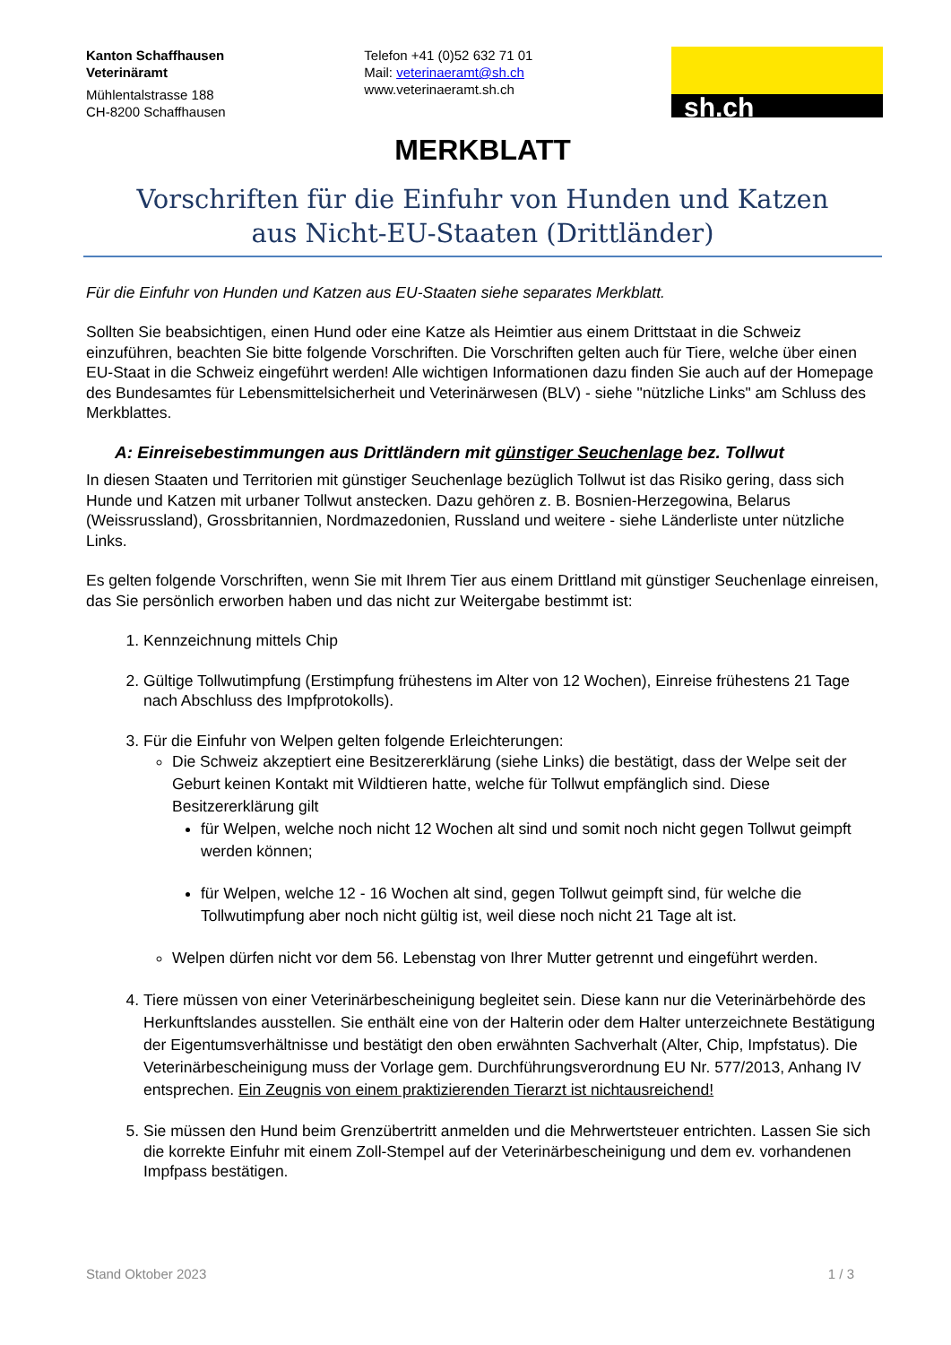Kanton Schaffhausen
Veterinäramt
Mühlentalstrasse 188
CH-8200 Schaffhausen
Telefon +41 (0)52 632 71 01
Mail: veterinaeramt@sh.ch
www.veterinaeramt.sh.ch
sh.ch
MERKBLATT
Vorschriften für die Einfuhr von Hunden und Katzen
aus Nicht-EU-Staaten (Drittländer)
Für die Einfuhr von Hunden und Katzen aus EU-Staaten siehe separates Merkblatt.
Sollten Sie beabsichtigen, einen Hund oder eine Katze als Heimtier aus einem Drittstaat in die Schweiz einzuführen, beachten Sie bitte folgende Vorschriften. Die Vorschriften gelten auch für Tiere, welche über einen EU-Staat in die Schweiz eingeführt werden! Alle wichtigen Informationen dazu finden Sie auch auf der Homepage des Bundesamtes für Lebensmittelsicherheit und Veterinärwesen (BLV) - siehe "nützliche Links" am Schluss des Merkblattes.
A: Einreisebestimmungen aus Drittländern mit günstiger Seuchenlage bez. Tollwut
In diesen Staaten und Territorien mit günstiger Seuchenlage bezüglich Tollwut ist das Risiko gering, dass sich Hunde und Katzen mit urbaner Tollwut anstecken. Dazu gehören z. B. Bosnien-Herzegowina, Belarus (Weissrussland), Grossbritannien, Nordmazedonien, Russland und weitere - siehe Länderliste unter nützliche Links.
Es gelten folgende Vorschriften, wenn Sie mit Ihrem Tier aus einem Drittland mit günstiger Seuchenlage einreisen, das Sie persönlich erworben haben und das nicht zur Weitergabe bestimmt ist:
1. Kennzeichnung mittels Chip
2. Gültige Tollwutimpfung (Erstimpfung frühestens im Alter von 12 Wochen), Einreise frühestens 21 Tage nach Abschluss des Impfprotokolls).
3. Für die Einfuhr von Welpen gelten folgende Erleichterungen:
Die Schweiz akzeptiert eine Besitzererklärung (siehe Links) die bestätigt, dass der Welpe seit der Geburt keinen Kontakt mit Wildtieren hatte, welche für Tollwut empfänglich sind. Diese Besitzererklärung gilt
für Welpen, welche noch nicht 12 Wochen alt sind und somit noch nicht gegen Tollwut geimpft werden können;
für Welpen, welche 12 - 16 Wochen alt sind, gegen Tollwut geimpft sind, für welche die Tollwutimpfung aber noch nicht gültig ist, weil diese noch nicht 21 Tage alt ist.
Welpen dürfen nicht vor dem 56. Lebenstag von Ihrer Mutter getrennt und eingeführt werden.
4. Tiere müssen von einer Veterinärbescheinigung begleitet sein. Diese kann nur die Veterinärbehörde des Herkunftslandes ausstellen. Sie enthält eine von der Halterin oder dem Halter unterzeichnete Bestätigung der Eigentumsverhältnisse und bestätigt den oben erwähnten Sachverhalt (Alter, Chip, Impfstatus). Die Veterinärbescheinigung muss der Vorlage gem. Durchführungsverordnung EU Nr. 577/2013, Anhang IV entsprechen. Ein Zeugnis von einem praktizierenden Tierarzt ist nichtausreichend!
5. Sie müssen den Hund beim Grenzübertritt anmelden und die Mehrwertsteuer entrichten. Lassen Sie sich die korrekte Einfuhr mit einem Zoll-Stempel auf der Veterinärbescheinigung und dem ev. vorhandenen Impfpass bestätigen.
Stand Oktober 2023 1 / 3